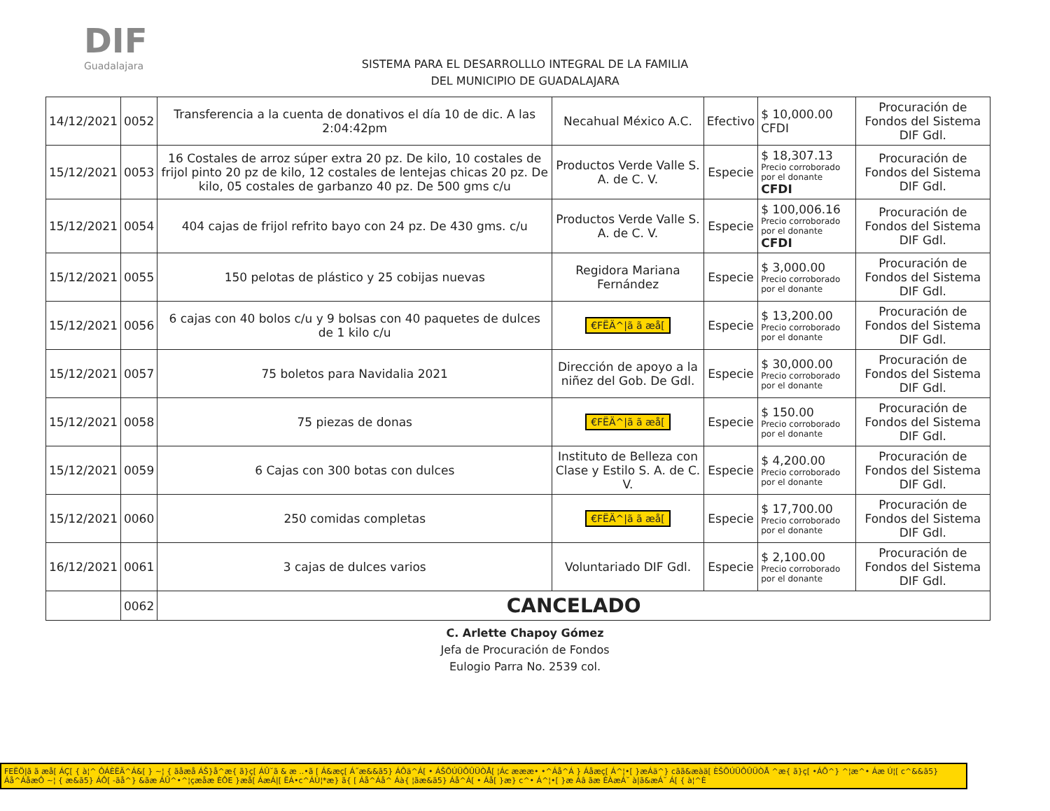DIF
Guadalajara
SISTEMA PARA EL DESARROLLLO INTEGRAL DE LA FAMILIA
DEL MUNICIPIO DE GUADALAJARA
| 14/12/2021 | 0052 | Transferencia a la cuenta de donativos el día 10 de dic. A las 2:04:42pm | Necahual México A.C. | Efectivo | $ 10,000.00 CFDI | Procuración de Fondos del Sistema DIF Gdl. |
| 15/12/2021 | 0053 | 16 Costales de arroz súper extra 20 pz. De kilo, 10 costales de frijol pinto 20 pz de kilo, 12 costales de lentejas chicas 20 pz. De kilo, 05 costales de garbanzo 40 pz. De 500 gms c/u | Productos Verde Valle S. A. de C. V. | Especie | $ 18,307.13 Precio corroborado por el donante CFDI | Procuración de Fondos del Sistema DIF Gdl. |
| 15/12/2021 | 0054 | 404 cajas de frijol refrito bayo con 24 pz. De 430 gms. c/u | Productos Verde Valle S. A. de C. V. | Especie | $ 100,006.16 Precio corroborado por el donante CFDI | Procuración de Fondos del Sistema DIF Gdl. |
| 15/12/2021 | 0055 | 150 pelotas de plástico y 25 cobijas nuevas | Regidora Mariana Fernández | Especie | $ 3,000.00 Precio corroborado por el donante | Procuración de Fondos del Sistema DIF Gdl. |
| 15/12/2021 | 0056 | 6 cajas con 40 bolos c/u y 9 bolsas con 40 paquetes de dulces de 1 kilo c/u | €FËÄ^/ã ã æå[ | Especie | $ 13,200.00 Precio corroborado por el donante | Procuración de Fondos del Sistema DIF Gdl. |
| 15/12/2021 | 0057 | 75 boletos para Navidalia 2021 | Dirección de apoyo a la niñez del Gob. De Gdl. | Especie | $ 30,000.00 Precio corroborado por el donante | Procuración de Fondos del Sistema DIF Gdl. |
| 15/12/2021 | 0058 | 75 piezas de donas | €FËÄ^/ã ã æå[ | Especie | $ 150.00 Precio corroborado por el donante | Procuración de Fondos del Sistema DIF Gdl. |
| 15/12/2021 | 0059 | 6 Cajas con 300 botas con dulces | Instituto de Belleza con Clase y Estilo S. A. de C. V. | Especie | $ 4,200.00 Precio corroborado por el donante | Procuración de Fondos del Sistema DIF Gdl. |
| 15/12/2021 | 0060 | 250 comidas completas | €FËÄ^/ã ã æå[ | Especie | $ 17,700.00 Precio corroborado por el donante | Procuración de Fondos del Sistema DIF Gdl. |
| 16/12/2021 | 0061 | 3 cajas de dulces varios | Voluntariado DIF Gdl. | Especie | $ 2,100.00 Precio corroborado por el donante | Procuración de Fondos del Sistema DIF Gdl. |
| | 0062 | CANCELADO | | | | |
C. Arlette Chapoy Gómez
Jefa de Procuración de Fondos
Eulogio Parra No. 2539 col.
FEËÖ|ã ã æå[ ÁÇ[ { à¦^ ÔÁÈËÄ^Á&[ } ~¦ { ãåæå ÁŠ}å^æ{ ã}ç[ ÁÛ˘ã & æ ..•ã [ Á&æç[ Á˝æ&&ã5} ÁÔä^Á[ • ÁŠÕÚÜÔÛÜÒÅ[ ¦Ác æææ• •^Áå^Á } Áåæç[ Á^¦•[ }æÁä^} cãã&æàä[ ÈŠÕÚÜÔÛÜÒÅ ^æ{ ã}ç[ •ÁÕ^} ^¦æ^• Áæ Ú¦[ c^&&ã5} Áå^ÁåæÔ ~¦ { æ&ã5} ÁÔ[ -ãå^} &ãæ ÁÛ^•^¦çæåæ ÈÔE }æå[ ÁæÁ|[ ËÁ•c^ÁÙ¦*æ} ã{ [ Áå^Áå^ Áà{ ¦ãæ&ã5} Áå^Á[ • Áå[ }æ} c^• Á^¦•[ }æ Áâ ãæ ÈÀæÁ˘ à|ã&æÁ˘ Á[ { à¦^È